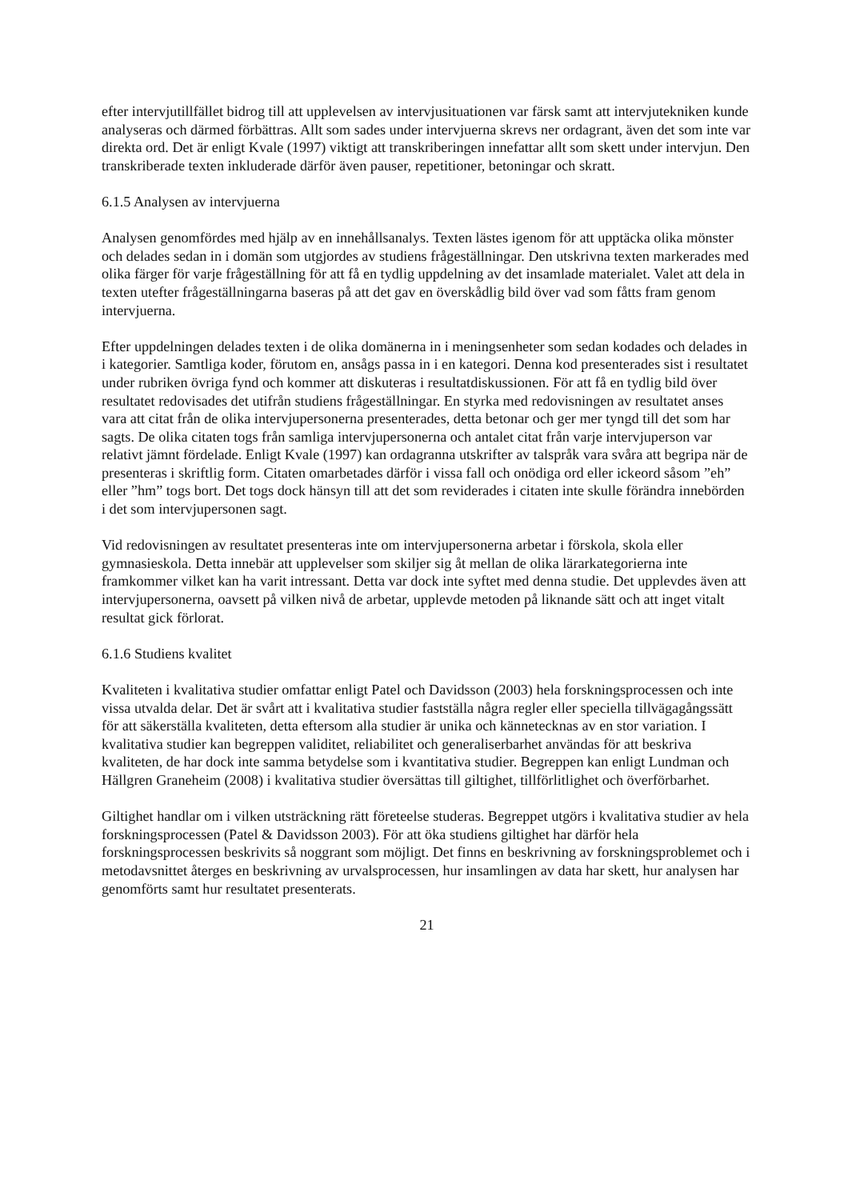efter intervjutillfället bidrog till att upplevelsen av intervjusituationen var färsk samt att intervjutekniken kunde analyseras och därmed förbättras. Allt som sades under intervjuerna skrevs ner ordagrant, även det som inte var direkta ord. Det är enligt Kvale (1997) viktigt att transkriberingen innefattar allt som skett under intervjun. Den transkriberade texten inkluderade därför även pauser, repetitioner, betoningar och skratt.
6.1.5 Analysen av intervjuerna
Analysen genomfördes med hjälp av en innehållsanalys. Texten lästes igenom för att upptäcka olika mönster och delades sedan in i domän som utgjordes av studiens frågeställningar. Den utskrivna texten markerades med olika färger för varje frågeställning för att få en tydlig uppdelning av det insamlade materialet. Valet att dela in texten utefter frågeställningarna baseras på att det gav en överskådlig bild över vad som fåtts fram genom intervjuerna.
Efter uppdelningen delades texten i de olika domänerna in i meningsenheter som sedan kodades och delades in i kategorier. Samtliga koder, förutom en, ansågs passa in i en kategori. Denna kod presenterades sist i resultatet under rubriken övriga fynd och kommer att diskuteras i resultatdiskussionen. För att få en tydlig bild över resultatet redovisades det utifrån studiens frågeställningar. En styrka med redovisningen av resultatet anses vara att citat från de olika intervjupersonerna presenterades, detta betonar och ger mer tyngd till det som har sagts. De olika citaten togs från samliga intervjupersonerna och antalet citat från varje intervjuperson var relativt jämnt fördelade. Enligt Kvale (1997) kan ordagranna utskrifter av talspråk vara svåra att begripa när de presenteras i skriftlig form. Citaten omarbetades därför i vissa fall och onödiga ord eller ickeord såsom ”eh” eller ”hm” togs bort. Det togs dock hänsyn till att det som reviderades i citaten inte skulle förändra innebörden i det som intervjupersonen sagt.
Vid redovisningen av resultatet presenteras inte om intervjupersonerna arbetar i förskola, skola eller gymnasieskola. Detta innebär att upplevelser som skiljer sig åt mellan de olika lärarkategorierna inte framkommer vilket kan ha varit intressant. Detta var dock inte syftet med denna studie. Det upplevdes även att intervjupersonerna, oavsett på vilken nivå de arbetar, upplevde metoden på liknande sätt och att inget vitalt resultat gick förlorat.
6.1.6 Studiens kvalitet
Kvaliteten i kvalitativa studier omfattar enligt Patel och Davidsson (2003) hela forskningsprocessen och inte vissa utvalda delar. Det är svårt att i kvalitativa studier fastställa några regler eller speciella tillvägagångssätt för att säkerställa kvaliteten, detta eftersom alla studier är unika och kännetecknas av en stor variation. I kvalitativa studier kan begreppen validitet, reliabilitet och generaliserbarhet användas för att beskriva kvaliteten, de har dock inte samma betydelse som i kvantitativa studier. Begreppen kan enligt Lundman och Hällgren Graneheim (2008) i kvalitativa studier översättas till giltighet, tillförlitlighet och överförbarhet.
Giltighet handlar om i vilken utsträckning rätt företeelse studeras. Begreppet utgörs i kvalitativa studier av hela forskningsprocessen (Patel & Davidsson 2003). För att öka studiens giltighet har därför hela forskningsprocessen beskrivits så noggrant som möjligt. Det finns en beskrivning av forskningsproblemet och i metodavsnittet återges en beskrivning av urvalsprocessen, hur insamlingen av data har skett, hur analysen har genomförts samt hur resultatet presenterats.
21